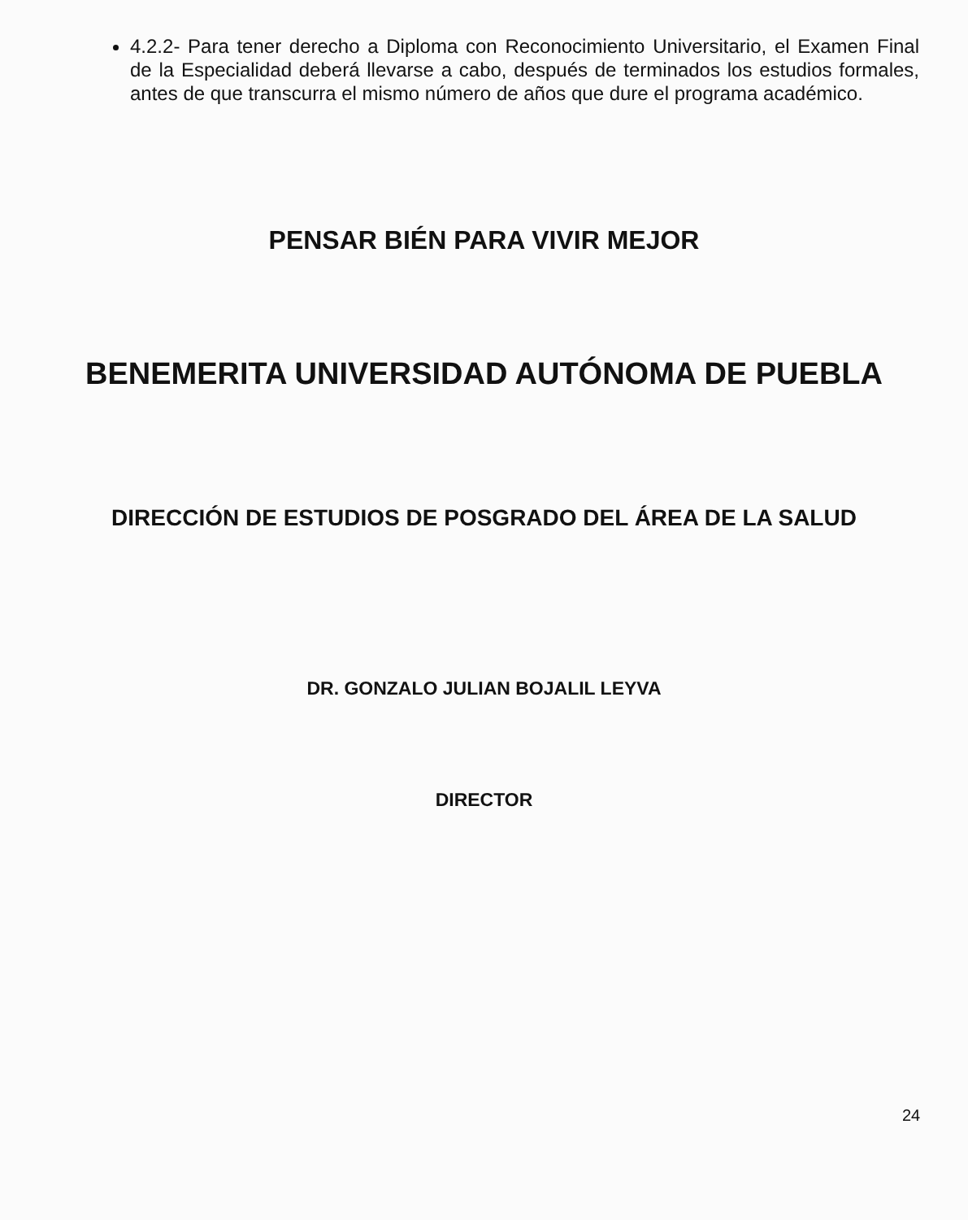4.2.2- Para tener derecho a Diploma con Reconocimiento Universitario, el Examen Final de la Especialidad deberá llevarse a cabo, después de terminados los estudios formales, antes de que transcurra el mismo número de años que dure el programa académico.
PENSAR BIÉN PARA VIVIR MEJOR
BENEMERITA UNIVERSIDAD AUTÓNOMA DE PUEBLA
DIRECCIÓN DE ESTUDIOS DE POSGRADO DEL ÁREA DE LA SALUD
DR. GONZALO JULIAN BOJALIL LEYVA
DIRECTOR
24